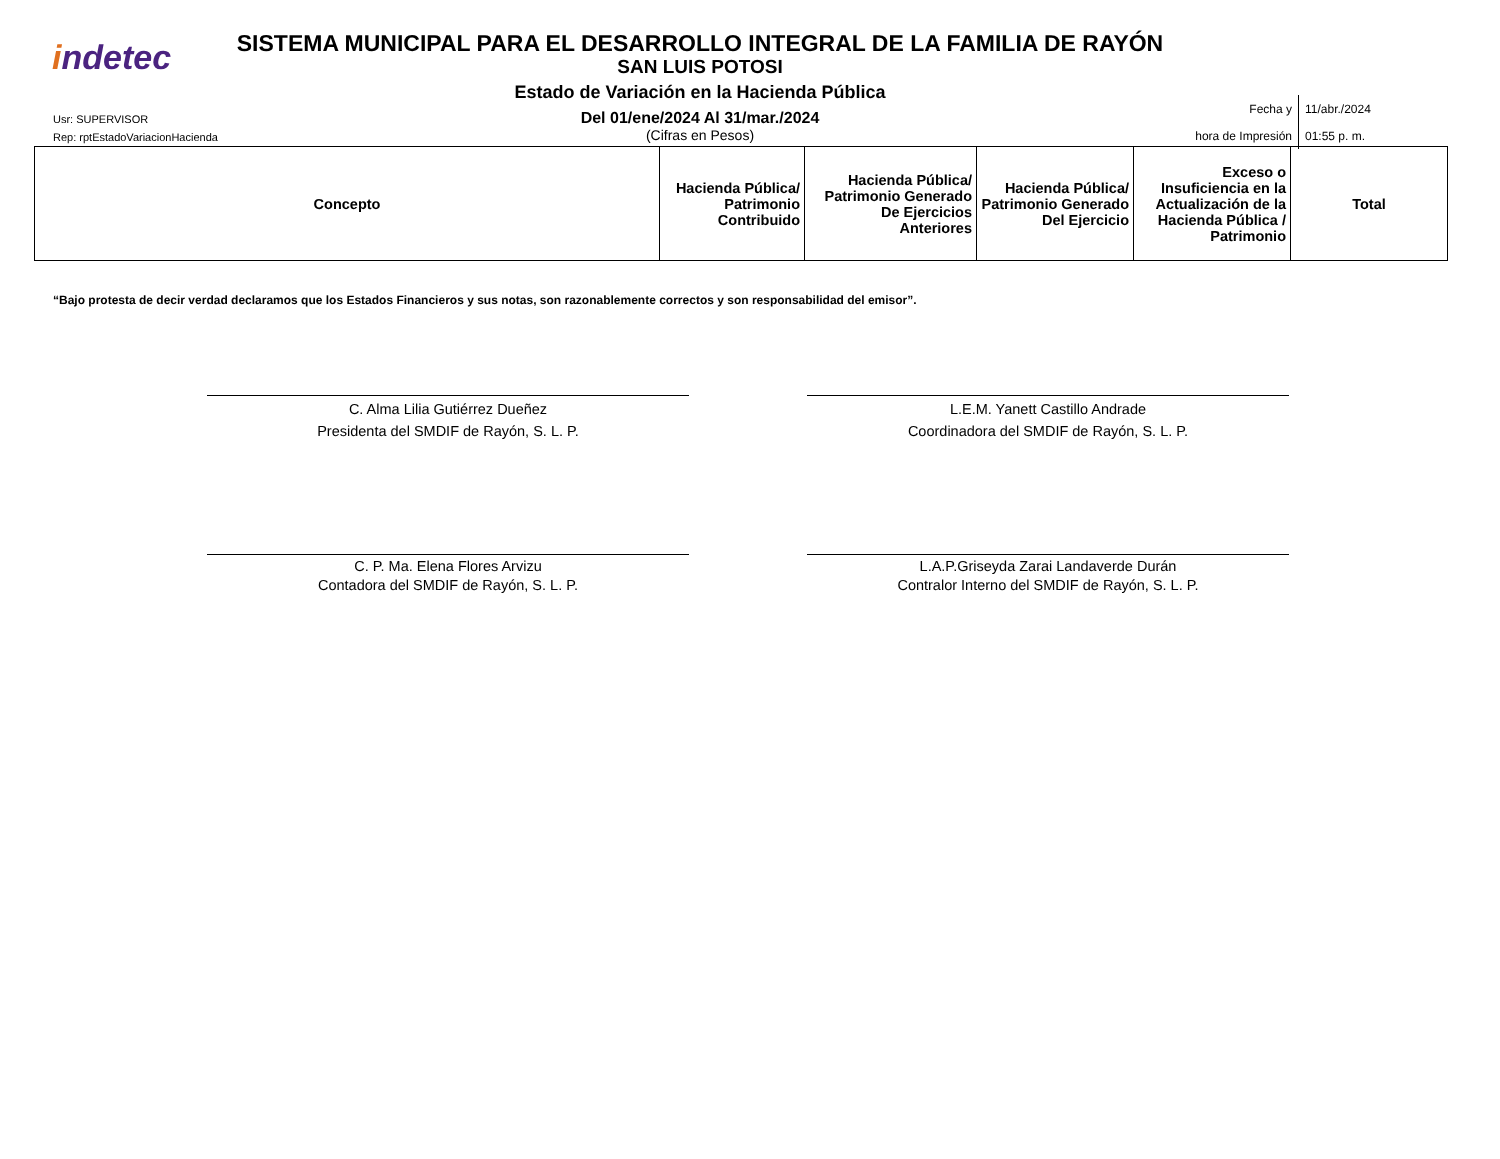indetec
Usr: SUPERVISOR
Rep: rptEstadoVariacionHacienda
SISTEMA MUNICIPAL PARA EL DESARROLLO INTEGRAL DE LA FAMILIA DE RAYÓN
SAN LUIS POTOSI
Estado de Variación en la Hacienda Pública
Del 01/ene/2024 Al 31/mar./2024
(Cifras en Pesos)
| Fecha y | 11/abr./2024 |
| hora de Impresión | 01:55 p. m. |
| Concepto | Hacienda Pública/ Patrimonio Contribuido | Hacienda Pública/ Patrimonio Generado De Ejercicios Anteriores | Hacienda Pública/ Patrimonio Generado Del Ejercicio | Exceso o Insuficiencia en la Actualización de la Hacienda Pública / Patrimonio | Total |
| --- | --- | --- | --- | --- | --- |
“Bajo protesta de decir verdad declaramos que los Estados Financieros y sus notas, son razonablemente correctos y son responsabilidad del emisor”.
C. Alma Lilia Gutiérrez Dueñez
Presidenta del SMDIF de Rayón, S. L. P.
L.E.M. Yanett Castillo Andrade
Coordinadora del SMDIF de Rayón, S. L. P.
C. P. Ma. Elena Flores Arvizu
Contadora del SMDIF de Rayón, S. L. P.
L.A.P.Griseyda Zarai Landaverde Durán
Contralor Interno del SMDIF de Rayón, S. L. P.